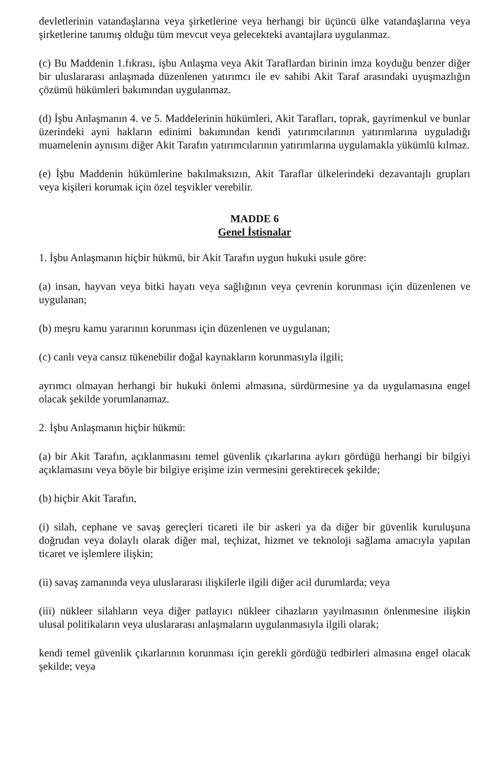devletlerinin vatandaşlarına veya şirketlerine veya herhangi bir üçüncü ülke vatandaşlarına veya şirketlerine tanımış olduğu tüm mevcut veya gelecekteki avantajlara uygulanmaz.
(c) Bu Maddenin 1.fıkrası, işbu Anlaşma veya Akit Taraflardan birinin imza koyduğu benzer diğer bir uluslararası anlaşmada düzenlenen yatırımcı ile ev sahibi Akit Taraf arasındaki uyuşmazlığın çözümü hükümleri bakımından uygulanmaz.
(d) İşbu Anlaşmanın 4. ve 5. Maddelerinin hükümleri, Akit Tarafları, toprak, gayrimenkul ve bunlar üzerindeki ayni hakların edinimi bakımından kendi yatırımcılarının yatırımlarına uyguladığı muamelenin aynısını diğer Akit Tarafın yatırımcılarının yatırımlarına uygulamakla yükümlü kılmaz.
(e) İşbu Maddenin hükümlerine bakılmaksızın, Akit Taraflar ülkelerindeki dezavantajlı grupları veya kişileri korumak için özel teşvikler verebilir.
MADDE 6
Genel İstisnalar
1. İşbu Anlaşmanın hiçbir hükmü, bir Akit Tarafın uygun hukuki usule göre:
(a) insan, hayvan veya bitki hayatı veya sağlığının veya çevrenin korunması için düzenlenen ve uygulanan;
(b) meşru kamu yararının korunması için düzenlenen ve uygulanan;
(c) canlı veya cansız tükenebilir doğal kaynakların korunmasıyla ilgili;
ayrımcı olmayan herhangi bir hukuki önlemi almasına, sürdürmesine ya da uygulamasına engel olacak şekilde yorumlanamaz.
2. İşbu Anlaşmanın hiçbir hükmü:
(a) bir Akit Tarafın, açıklanmasını temel güvenlik çıkarlarına aykırı gördüğü herhangi bir bilgiyi açıklamasını veya böyle bir bilgiye erişime izin vermesini gerektirecek şekilde;
(b) hiçbir Akit Tarafın,
(i) silah, cephane ve savaş gereçleri ticareti ile bir askeri ya da diğer bir güvenlik kuruluşuna doğrudan veya dolaylı olarak diğer mal, teçhizat, hizmet ve teknoloji sağlama amacıyla yapılan ticaret ve işlemlere ilişkin;
(ii) savaş zamanında veya uluslararası ilişkilerle ilgili diğer acil durumlarda; veya
(iii) nükleer silahların veya diğer patlayıcı nükleer cihazların yayılmasının önlenmesine ilişkin ulusal politikaların veya uluslararası anlaşmaların uygulanmasıyla ilgili olarak;
kendi temel güvenlik çıkarlarının korunması için gerekli gördüğü tedbirleri almasına engel olacak şekilde; veya